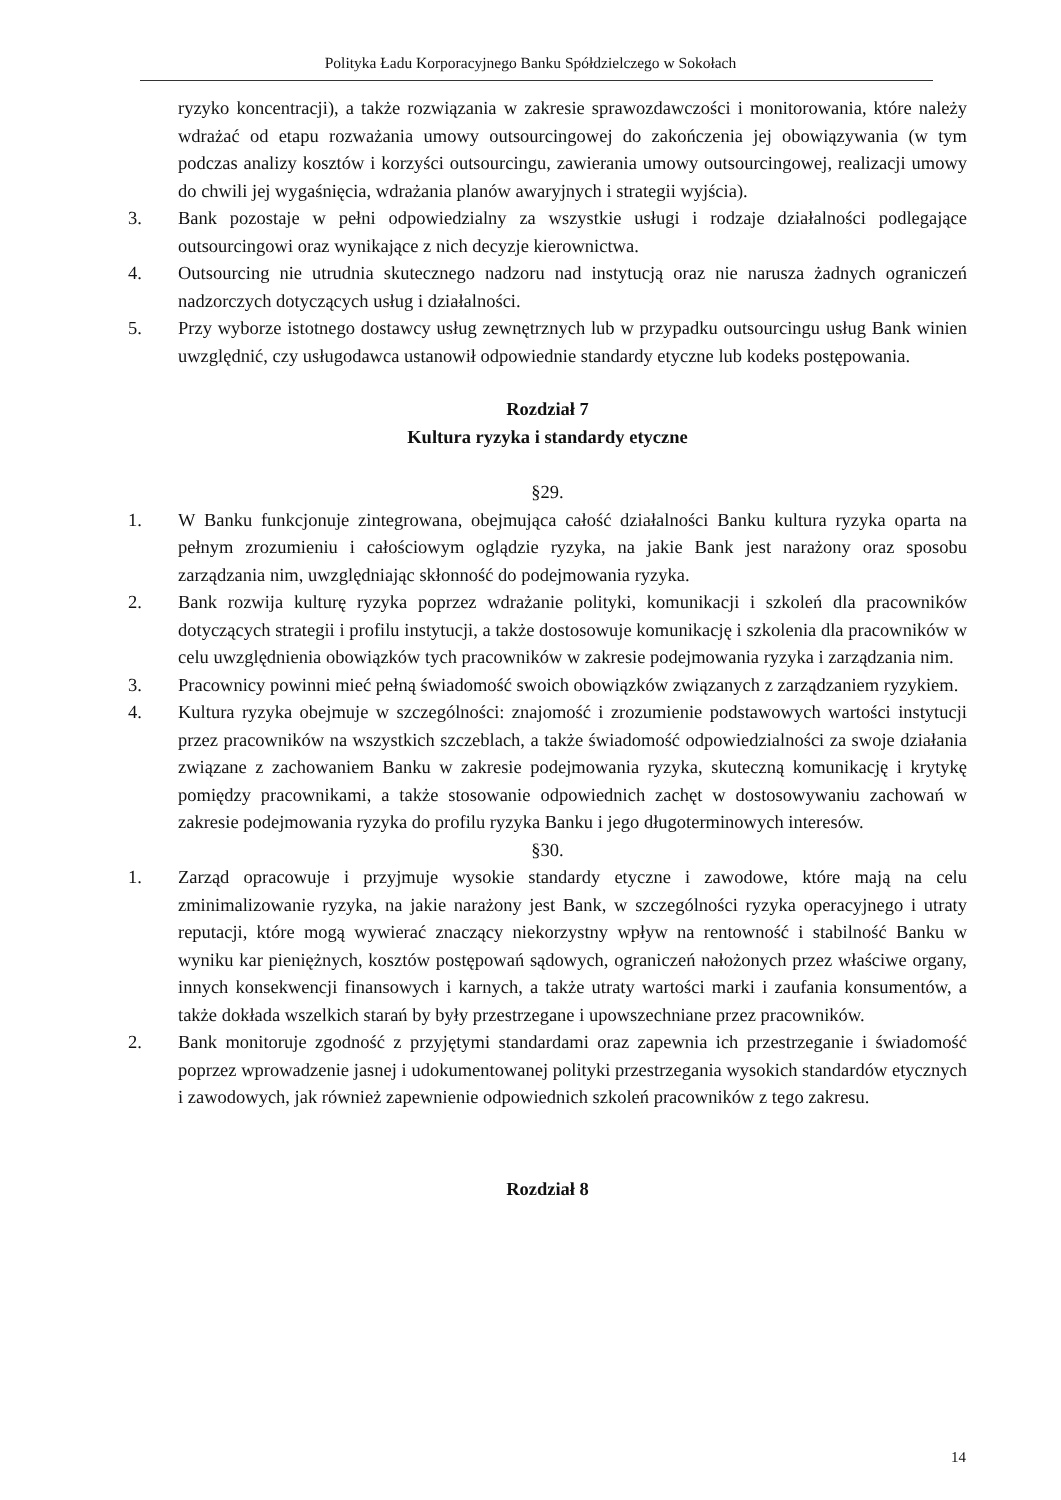Polityka Ładu Korporacyjnego Banku Spółdzielczego w Sokołach
ryzyko koncentracji), a także rozwiązania w zakresie sprawozdawczości i monitorowania, które należy wdrażać od etapu rozważania umowy outsourcingowej do zakończenia jej obowiązywania (w tym podczas analizy kosztów i korzyści outsourcingu, zawierania umowy outsourcingowej, realizacji umowy do chwili jej wygaśnięcia, wdrażania planów awaryjnych i strategii wyjścia).
3. Bank pozostaje w pełni odpowiedzialny za wszystkie usługi i rodzaje działalności podlegające outsourcingowi oraz wynikające z nich decyzje kierownictwa.
4. Outsourcing nie utrudnia skutecznego nadzoru nad instytucją oraz nie narusza żadnych ograniczeń nadzorczych dotyczących usług i działalności.
5. Przy wyborze istotnego dostawcy usług zewnętrznych lub w przypadku outsourcingu usług Bank winien uwzględnić, czy usługodawca ustanowił odpowiednie standardy etyczne lub kodeks postępowania.
Rozdział 7
Kultura ryzyka i standardy etyczne
§29.
1. W Banku funkcjonuje zintegrowana, obejmująca całość działalności Banku kultura ryzyka oparta na pełnym zrozumieniu i całościowym oglądzie ryzyka, na jakie Bank jest narażony oraz sposobu zarządzania nim, uwzględniając skłonność do podejmowania ryzyka.
2. Bank rozwija kulturę ryzyka poprzez wdrażanie polityki, komunikacji i szkoleń dla pracowników dotyczących strategii i profilu instytucji, a także dostosowuje komunikację i szkolenia dla pracowników w celu uwzględnienia obowiązków tych pracowników w zakresie podejmowania ryzyka i zarządzania nim.
3. Pracownicy powinni mieć pełną świadomość swoich obowiązków związanych z zarządzaniem ryzykiem.
4. Kultura ryzyka obejmuje w szczególności: znajomość i zrozumienie podstawowych wartości instytucji przez pracowników na wszystkich szczeblach, a także świadomość odpowiedzialności za swoje działania związane z zachowaniem Banku w zakresie podejmowania ryzyka, skuteczną komunikację i krytykę pomiędzy pracownikami, a także stosowanie odpowiednich zachęt w dostosowywaniu zachowań w zakresie podejmowania ryzyka do profilu ryzyka Banku i jego długoterminowych interesów.
§30.
1. Zarząd opracowuje i przyjmuje wysokie standardy etyczne i zawodowe, które mają na celu zminimalizowanie ryzyka, na jakie narażony jest Bank, w szczególności ryzyka operacyjnego i utraty reputacji, które mogą wywierać znaczący niekorzystny wpływ na rentowność i stabilność Banku w wyniku kar pieniężnych, kosztów postępowań sądowych, ograniczeń nałożonych przez właściwe organy, innych konsekwencji finansowych i karnych, a także utraty wartości marki i zaufania konsumentów, a także dokłada wszelkich starań by były przestrzegane i upowszechniane przez pracowników.
2. Bank monitoruje zgodność z przyjętymi standardami oraz zapewnia ich przestrzeganie i świadomość poprzez wprowadzenie jasnej i udokumentowanej polityki przestrzegania wysokich standardów etycznych i zawodowych, jak również zapewnienie odpowiednich szkoleń pracowników z tego zakresu.
Rozdział 8
14